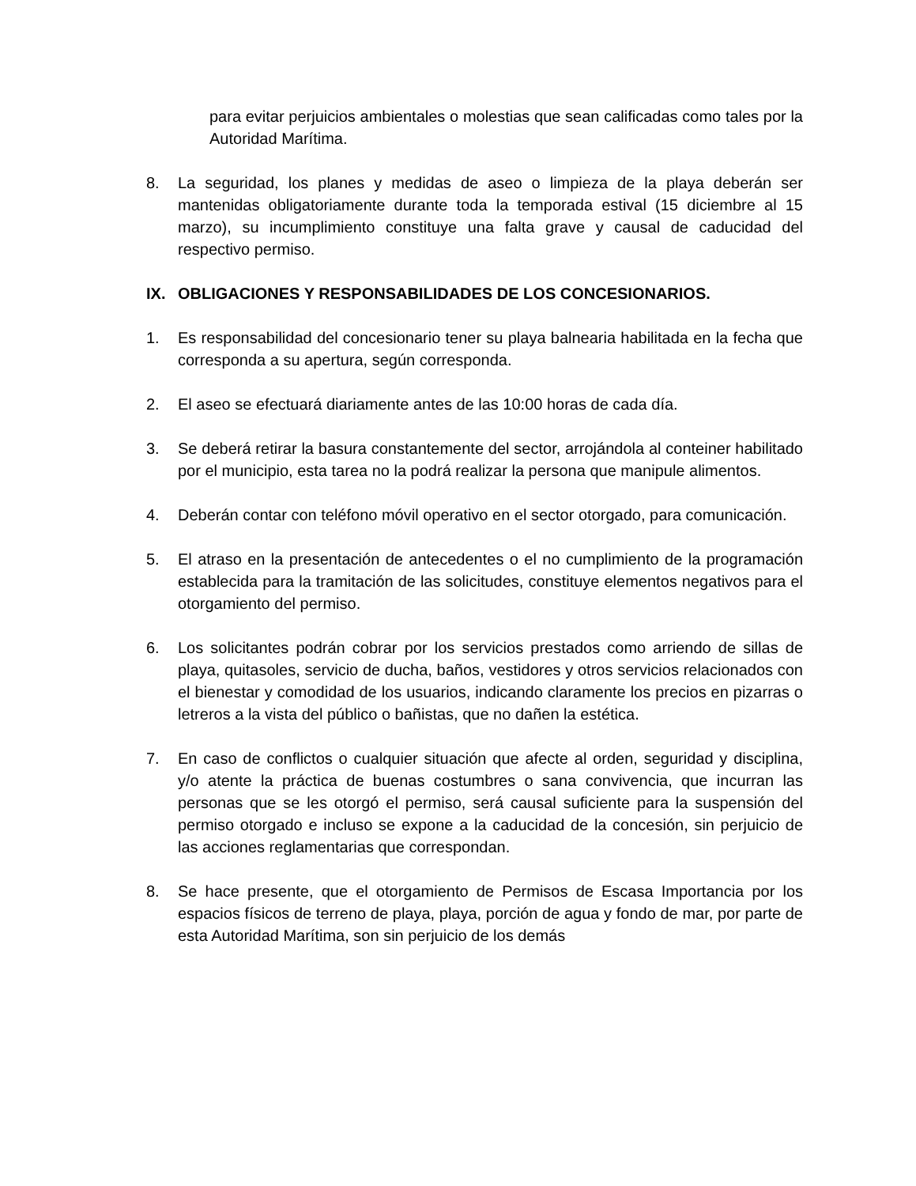para evitar perjuicios ambientales o molestias que sean calificadas como tales por la Autoridad Marítima.
8. La seguridad, los planes y medidas de aseo o limpieza de la playa deberán ser mantenidas obligatoriamente durante toda la temporada estival (15 diciembre al 15 marzo), su incumplimiento constituye una falta grave y causal de caducidad del respectivo permiso.
IX. OBLIGACIONES Y RESPONSABILIDADES DE LOS CONCESIONARIOS.
1. Es responsabilidad del concesionario tener su playa balnearia habilitada en la fecha que corresponda a su apertura, según corresponda.
2. El aseo se efectuará diariamente antes de las 10:00 horas de cada día.
3. Se deberá retirar la basura constantemente del sector, arrojándola al conteiner habilitado por el municipio, esta tarea no la podrá realizar la persona que manipule alimentos.
4. Deberán contar con teléfono móvil operativo en el sector otorgado, para comunicación.
5. El atraso en la presentación de antecedentes o el no cumplimiento de la programación establecida para la tramitación de las solicitudes, constituye elementos negativos para el otorgamiento del permiso.
6. Los solicitantes podrán cobrar por los servicios prestados como arriendo de sillas de playa, quitasoles, servicio de ducha, baños, vestidores y otros servicios relacionados con el bienestar y comodidad de los usuarios, indicando claramente los precios en pizarras o letreros a la vista del público o bañistas, que no dañen la estética.
7. En caso de conflictos o cualquier situación que afecte al orden, seguridad y disciplina, y/o atente la práctica de buenas costumbres o sana convivencia, que incurran las personas que se les otorgó el permiso, será causal suficiente para la suspensión del permiso otorgado e incluso se expone a la caducidad de la concesión, sin perjuicio de las acciones reglamentarias que correspondan.
8. Se hace presente, que el otorgamiento de Permisos de Escasa Importancia por los espacios físicos de terreno de playa, playa, porción de agua y fondo de mar, por parte de esta Autoridad Marítima, son sin perjuicio de los demás